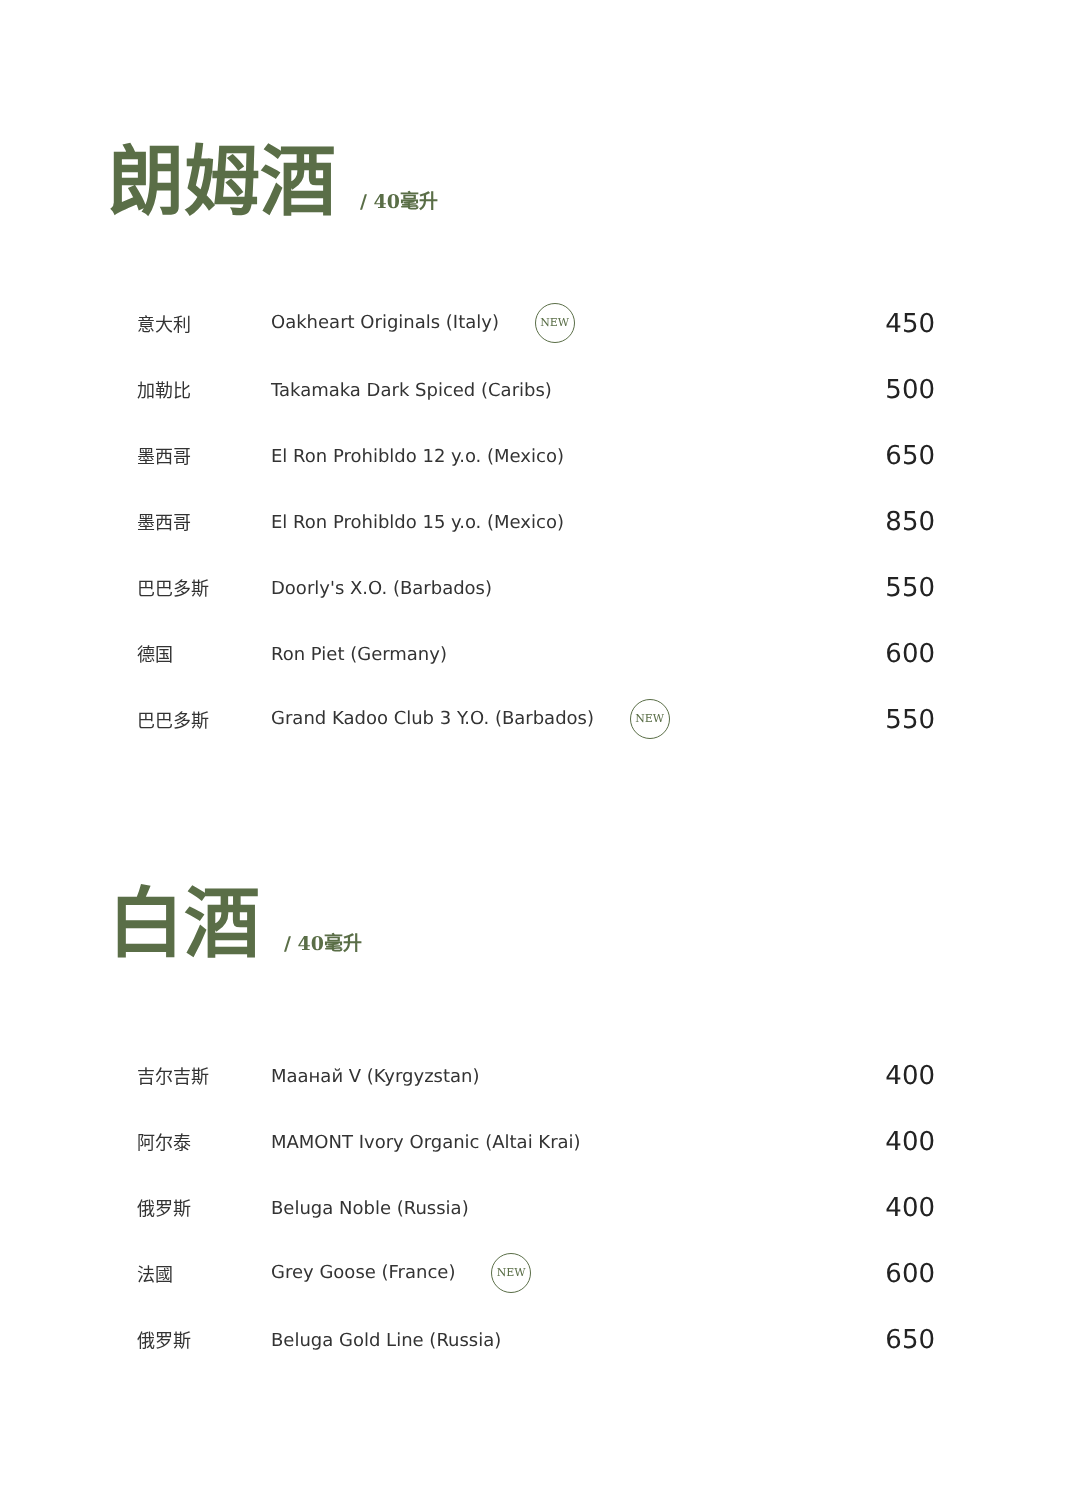朗姆酒 / 40毫升
| 意大利 | Oakheart Originals (Italy) NEW | 450 |
| 加勒比 | Takamaka Dark Spiced (Caribs) | 500 |
| 墨西哥 | El Ron Prohibldo 12 y.o. (Mexico) | 650 |
| 墨西哥 | El Ron Prohibldo 15 y.o. (Mexico) | 850 |
| 巴巴多斯 | Doorly's X.O. (Barbados) | 550 |
| 德国 | Ron Piet (Germany) | 600 |
| 巴巴多斯 | Grand Kadoo Club 3 Y.O. (Barbados) NEW | 550 |
白酒 / 40毫升
| 吉尔吉斯 | Маанай V (Kyrgyzstan) | 400 |
| 阿尔泰 | MAMONT Ivory Organic (Altai Krai) | 400 |
| 俄罗斯 | Beluga Noble (Russia) | 400 |
| 法國 | Grey Goose (France) NEW | 600 |
| 俄罗斯 | Beluga Gold Line (Russia) | 650 |